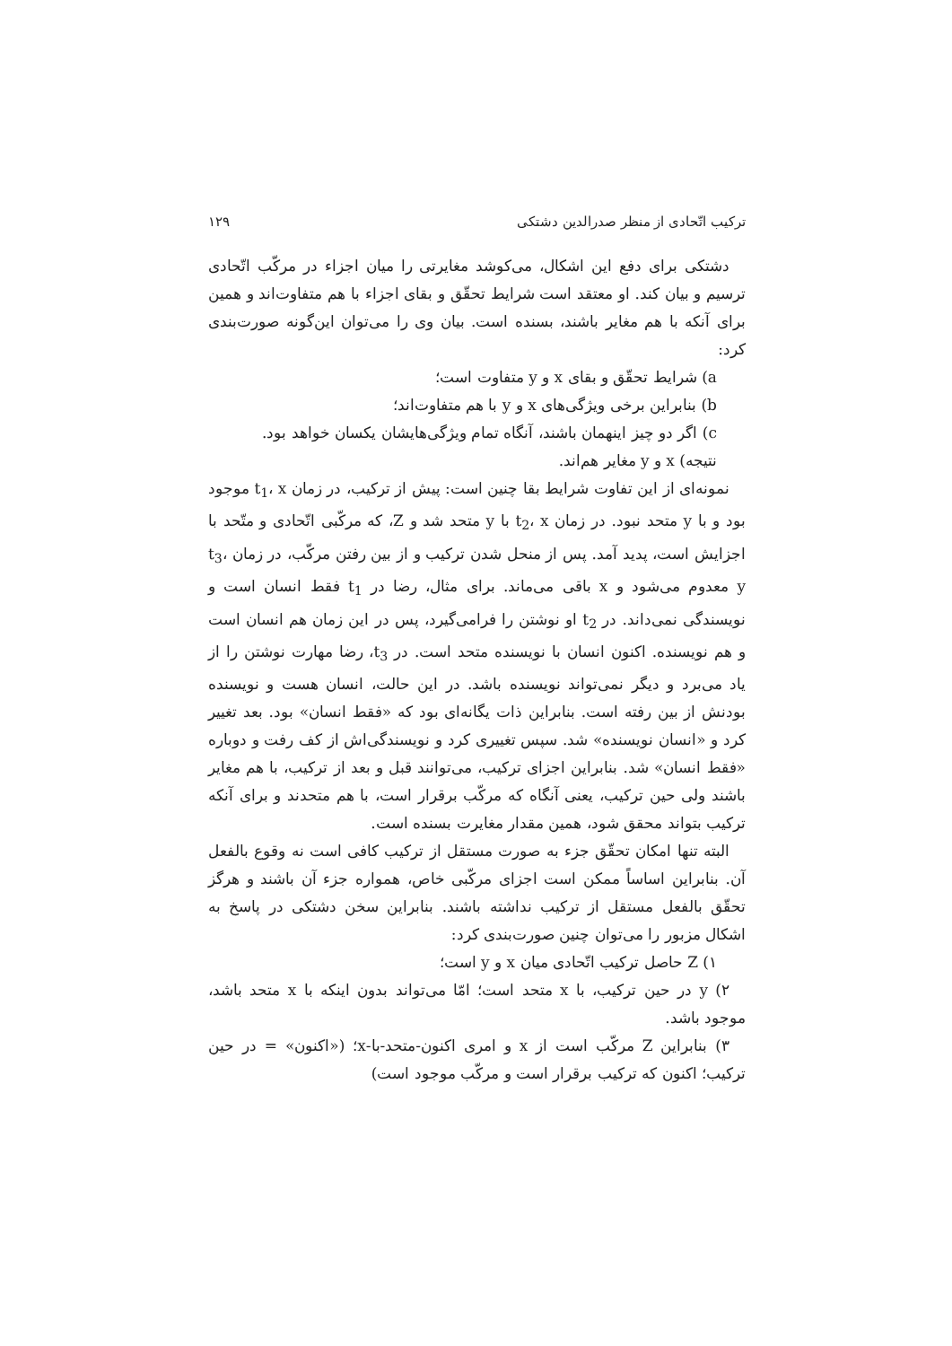ترکیب اتّحادی از منظر صدرالدین دشتکی ۱۲۹
دشتکی برای دفع این اشکال، می‌کوشد مغایرتی را میان اجزاء در مرکّب اتّحادی ترسیم و بیان کند. او معتقد است شرایط تحقّق و بقای اجزاء با هم متفاوت‌اند و همین برای آنکه با هم مغایر باشند، بسنده است. بیان وی را می‌توان این‌گونه صورت‌بندی کرد:
a) شرایط تحقّق و بقای x و y متفاوت است؛
b) بنابراین برخی ویژگی‌های x و y با هم متفاوت‌اند؛
c) اگر دو چیز اینهمان باشند، آنگاه تمام ویژگی‌هایشان یکسان خواهد بود.
نتیجه) x و y مغایر هم‌اند.
نمونه‌ای از این تفاوت شرایط بقا چنین است: پیش از ترکیب، در زمان t<sub>1</sub>، x موجود بود و با y متحد نبود. در زمان t<sub>2</sub>، x با y متحد شد و Z، که مرکّبی اتّحادی و متّحد با اجزایش است، پدید آمد. پس از منحل شدن ترکیب و از بین رفتن مرکّب، در زمان t<sub>3</sub>، y معدوم می‌شود و x باقی می‌ماند. برای مثال، رضا در t<sub>1</sub> فقط انسان است و نویسندگی نمی‌داند. در t<sub>2</sub> او نوشتن را فرامی‌گیرد، پس در این زمان هم انسان است و هم نویسنده. اکنون انسان با نویسنده متحد است. در t<sub>3</sub>، رضا مهارت نوشتن را از یاد می‌برد و دیگر نمی‌تواند نویسنده باشد. در این حالت، انسان هست و نویسنده بودنش از بین رفته است. بنابراین ذات یگانه‌ای بود که «فقط انسان» بود. بعد تغییر کرد و «انسان نویسنده» شد. سپس تغییری کرد و نویسندگی‌اش از کف رفت و دوباره «فقط انسان» شد. بنابراین اجزای ترکیب، می‌توانند قبل و بعد از ترکیب، با هم مغایر باشند ولی حین ترکیب، یعنی آنگاه که مرکّب برقرار است، با هم متحدند و برای آنکه ترکیب بتواند محقق شود، همین مقدار مغایرت بسنده است.
البته تنها امکان تحقّق جزء به صورت مستقل از ترکیب کافی است نه وقوع بالفعل آن. بنابراین اساساً ممکن است اجزای مرکّبی خاص، همواره جزء آن باشند و هرگز تحقّق بالفعل مستقل از ترکیب نداشته باشند. بنابراین سخن دشتکی در پاسخ به اشکال مزبور را می‌توان چنین صورت‌بندی کرد:
۱) Z حاصل ترکیب اتّحادی میان x و y است؛
۲) y در حین ترکیب، با x متحد است؛ امّا می‌تواند بدون اینکه با x متحد باشد، موجود باشد.
۳) بنابراین Z مرکّب است از x و امری اکنون-متحد-با-x؛ («اکنون» = در حین ترکیب؛ اکنون که ترکیب برقرار است و مرکّب موجود است)